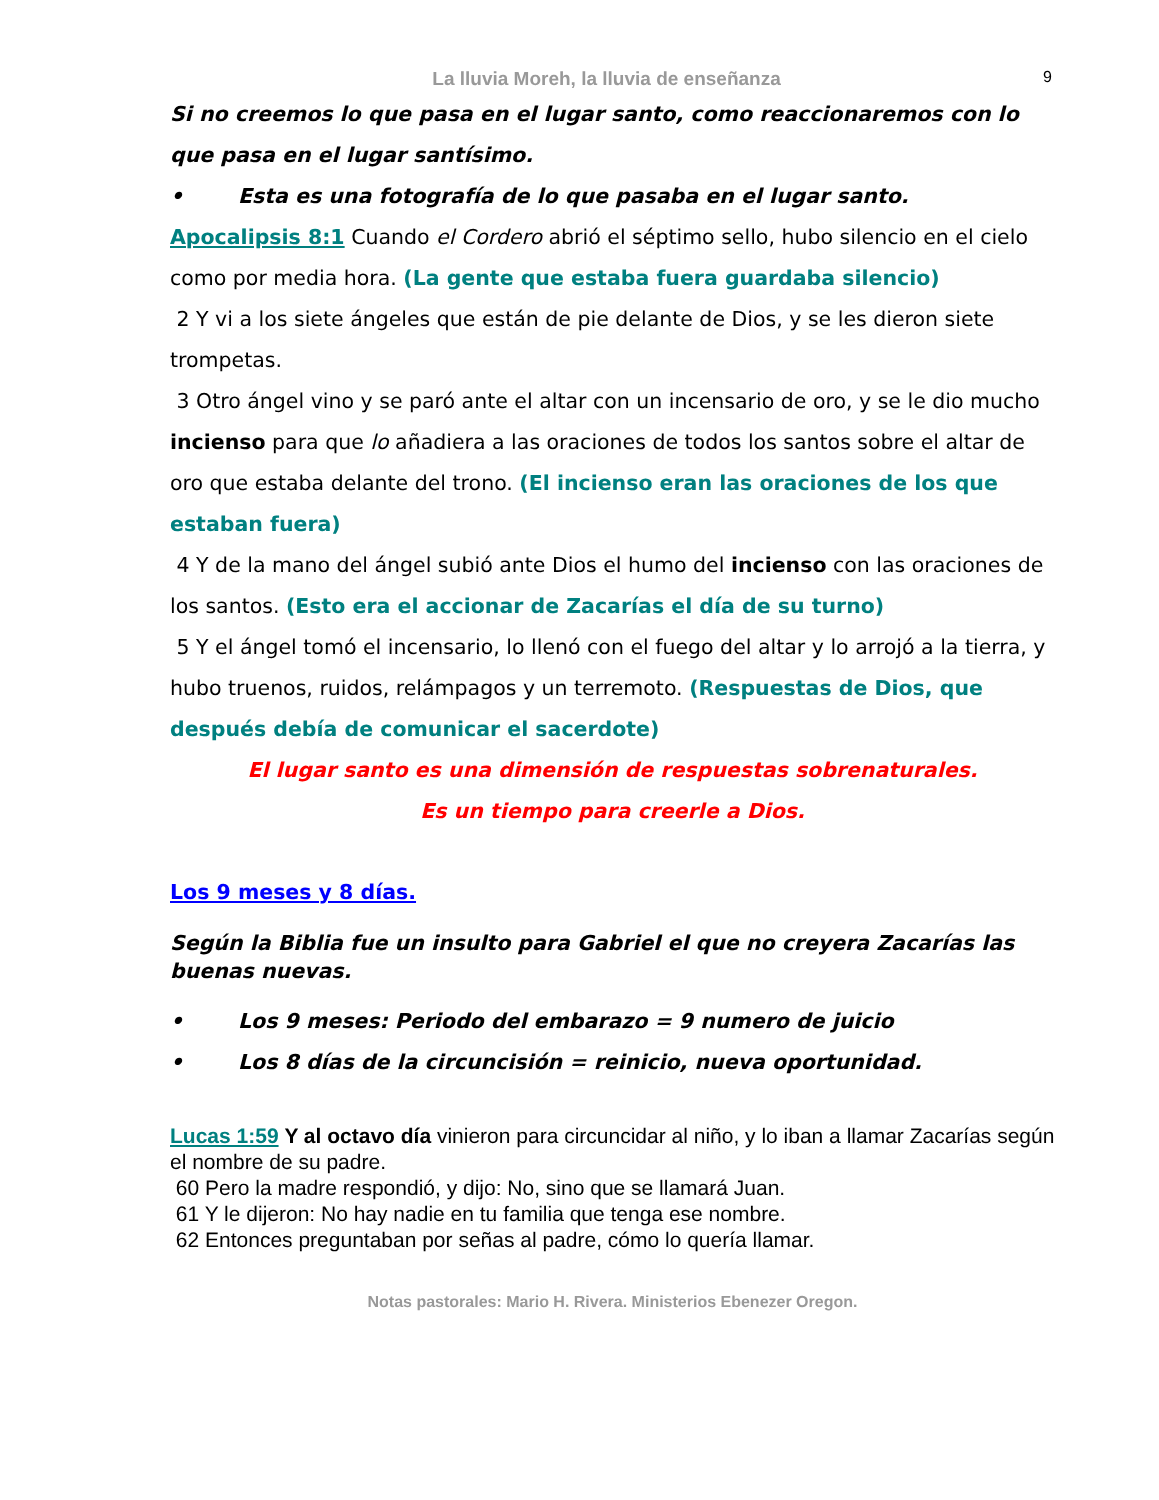La lluvia Moreh, la lluvia de enseñanza 9
Si no creemos lo que pasa en el lugar santo, como reaccionaremos con lo que pasa en el lugar santísimo.
• Esta es una fotografía de lo que pasaba en el lugar santo.
Apocalipsis 8:1 Cuando el Cordero abrió el séptimo sello, hubo silencio en el cielo como por media hora. (La gente que estaba fuera guardaba silencio)
2 Y vi a los siete ángeles que están de pie delante de Dios, y se les dieron siete trompetas.
3 Otro ángel vino y se paró ante el altar con un incensario de oro, y se le dio mucho incienso para que lo añadiera a las oraciones de todos los santos sobre el altar de oro que estaba delante del trono. (El incienso eran las oraciones de los que estaban fuera)
4 Y de la mano del ángel subió ante Dios el humo del incienso con las oraciones de los santos. (Esto era el accionar de Zacarías el día de su turno)
5 Y el ángel tomó el incensario, lo llenó con el fuego del altar y lo arrojó a la tierra, y hubo truenos, ruidos, relámpagos y un terremoto. (Respuestas de Dios, que después debía de comunicar el sacerdote)
El lugar santo es una dimensión de respuestas sobrenaturales.
Es un tiempo para creerle a Dios.
Los 9 meses y 8 días.
Según la Biblia fue un insulto para Gabriel el que no creyera Zacarías las buenas nuevas.
• Los 9 meses: Periodo del embarazo = 9 numero de juicio
• Los 8 días de la circuncisión = reinicio, nueva oportunidad.
Lucas 1:59 Y al octavo día vinieron para circuncidar al niño, y lo iban a llamar Zacarías según el nombre de su padre.
60 Pero la madre respondió, y dijo: No, sino que se llamará Juan.
61 Y le dijeron: No hay nadie en tu familia que tenga ese nombre.
62 Entonces preguntaban por señas al padre, cómo lo quería llamar.
Notas pastorales: Mario H. Rivera. Ministerios Ebenezer Oregon.